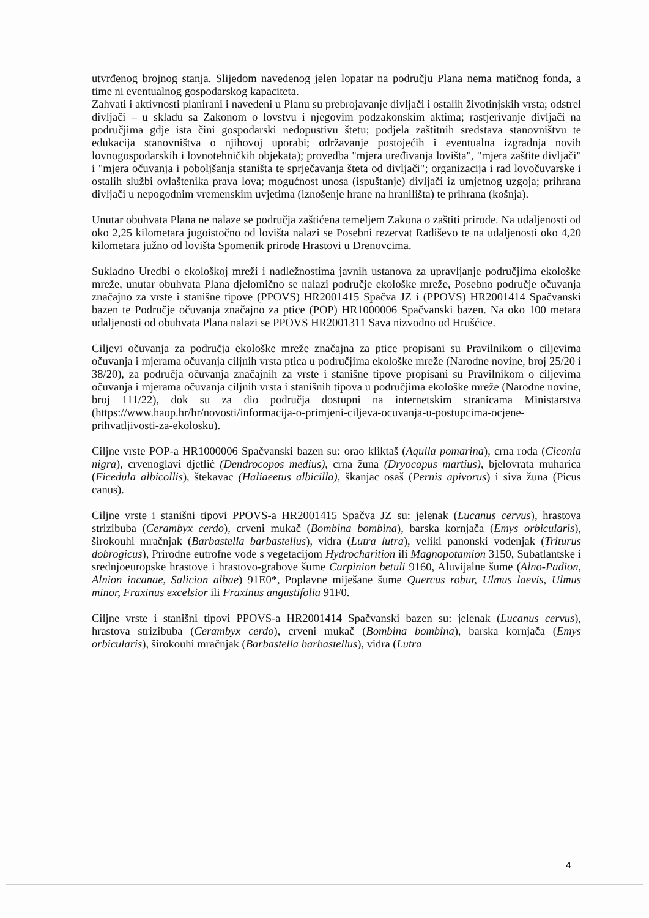utvrđenog brojnog stanja. Slijedom navedenog jelen lopatar na području Plana nema matičnog fonda, a time ni eventualnog gospodarskog kapaciteta.
Zahvati i aktivnosti planirani i navedeni u Planu su prebrojavanje divljači i ostalih životinjskih vrsta; odstrel divljači – u skladu sa Zakonom o lovstvu i njegovim podzakonskim aktima; rastjerivanje divljači na područjima gdje ista čini gospodarski nedopustivu štetu; podjela zaštitnih sredstava stanovništvu te edukacija stanovništva o njihovoj uporabi; održavanje postojećih i eventualna izgradnja novih lovnogospodarskih i lovnotehničkih objekata); provedba "mjera uređivanja lovišta", "mjera zaštite divljači" i "mjera očuvanja i poboljšanja staništa te sprječavanja šteta od divljači"; organizacija i rad lovočuvarske i ostalih službi ovlaštenika prava lova; mogućnost unosa (ispuštanje) divljači iz umjetnog uzgoja; prihrana divljači u nepogodnim vremenskim uvjetima (iznošenje hrane na hranilišta) te prihrana (košnja).
Unutar obuhvata Plana ne nalaze se područja zaštićena temeljem Zakona o zaštiti prirode. Na udaljenosti od oko 2,25 kilometara jugoistočno od lovišta nalazi se Posebni rezervat Radiševo te na udaljenosti oko 4,20 kilometara južno od lovišta Spomenik prirode Hrastovi u Drenovcima.
Sukladno Uredbi o ekološkoj mreži i nadležnostima javnih ustanova za upravljanje područjima ekološke mreže, unutar obuhvata Plana djelomično se nalazi područje ekološke mreže, Posebno područje očuvanja značajno za vrste i stanišne tipove (PPOVS) HR2001415 Spačva JZ i (PPOVS) HR2001414 Spačvanski bazen te Područje očuvanja značajno za ptice (POP) HR1000006 Spačvanski bazen. Na oko 100 metara udaljenosti od obuhvata Plana nalazi se PPOVS HR2001311 Sava nizvodno od Hrušćice.
Ciljevi očuvanja za područja ekološke mreže značajna za ptice propisani su Pravilnikom o ciljevima očuvanja i mjerama očuvanja ciljnih vrsta ptica u područjima ekološke mreže (Narodne novine, broj 25/20 i 38/20), za područja očuvanja značajnih za vrste i stanišne tipove propisani su Pravilnikom o ciljevima očuvanja i mjerama očuvanja ciljnih vrsta i stanišnih tipova u područjima ekološke mreže (Narodne novine, broj 111/22), dok su za dio područja dostupni na internetskim stranicama Ministarstva (https://www.haop.hr/hr/novosti/informacija-o-primjeni-ciljeva-ocuvanja-u-postupcima-ocjene-prihvatljivosti-za-ekolosku).
Ciljne vrste POP-a HR1000006 Spačvanski bazen su: orao kliktaš (Aquila pomarina), crna roda (Ciconia nigra), crvenoglavi djetlić (Dendrocopos medius), crna žuna (Dryocopus martius), bjelovrata muharica (Ficedula albicollis), štekavac (Haliaeetus albicilla), škanjac osaš (Pernis apivorus) i siva žuna (Picus canus).
Ciljne vrste i stanišni tipovi PPOVS-a HR2001415 Spačva JZ su: jelenak (Lucanus cervus), hrastova strizibuba (Cerambyx cerdo), crveni mukač (Bombina bombina), barska kornjača (Emys orbicularis), širokouhi mračnjak (Barbastella barbastellus), vidra (Lutra lutra), veliki panonski vodenjak (Triturus dobrogicus), Prirodne eutrofne vode s vegetacijom Hydrocharition ili Magnopotamion 3150, Subatlantske i srednjoeuropske hrastove i hrastovo-grabove šume Carpinion betuli 9160, Aluvijalne šume (Alno-Padion, Alnion incanae, Salicion albae) 91E0*, Poplavne miješane šume Quercus robur, Ulmus laevis, Ulmus minor, Fraxinus excelsior ili Fraxinus angustifolia 91F0.
Ciljne vrste i stanišni tipovi PPOVS-a HR2001414 Spačvanski bazen su: jelenak (Lucanus cervus), hrastova strizibuba (Cerambyx cerdo), crveni mukač (Bombina bombina), barska kornjača (Emys orbicularis), širokouhi mračnjak (Barbastella barbastellus), vidra (Lutra
4